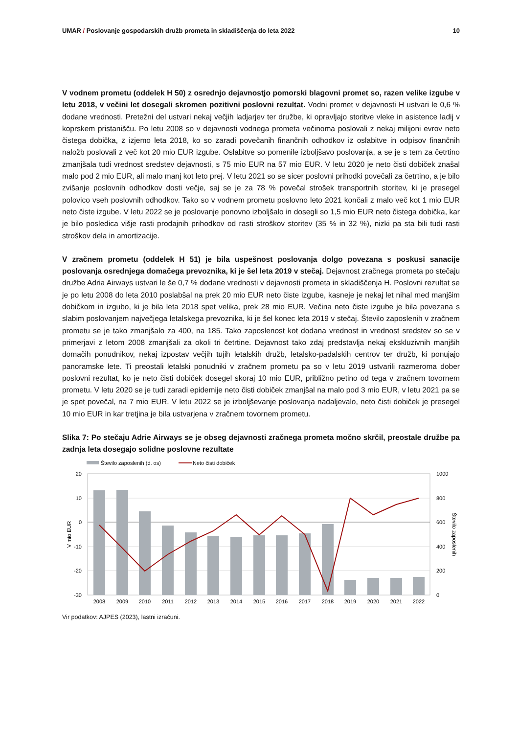UMAR / Poslovanje gospodarskih družb prometa in skladiščenja do leta 2022
10
V vodnem prometu (oddelek H 50) z osrednjo dejavnostjo pomorski blagovni promet so, razen velike izgube v letu 2018, v večini let dosegali skromen pozitivni poslovni rezultat. Vodni promet v dejavnosti H ustvari le 0,6 % dodane vrednosti. Pretežni del ustvari nekaj večjih ladjarjev ter družbe, ki opravljajo storitve vleke in asistence ladij v koprskem pristanišču. Po letu 2008 so v dejavnosti vodnega prometa večinoma poslovali z nekaj milijoni evrov neto čistega dobička, z izjemo leta 2018, ko so zaradi povečanih finančnih odhodkov iz oslabitve in odpisov finančnih naložb poslovali z več kot 20 mio EUR izgube. Oslabitve so pomenile izboljšavo poslovanja, a se je s tem za četrtino zmanjšala tudi vrednost sredstev dejavnosti, s 75 mio EUR na 57 mio EUR. V letu 2020 je neto čisti dobiček znašal malo pod 2 mio EUR, ali malo manj kot leto prej. V letu 2021 so se sicer poslovni prihodki povečali za četrtino, a je bilo zvišanje poslovnih odhodkov dosti večje, saj se je za 78 % povečal strošek transportnih storitev, ki je presegel polovico vseh poslovnih odhodkov. Tako so v vodnem prometu poslovno leto 2021 končali z malo več kot 1 mio EUR neto čiste izgube. V letu 2022 se je poslovanje ponovno izboljšalo in dosegli so 1,5 mio EUR neto čistega dobička, kar je bilo posledica višje rasti prodajnih prihodkov od rasti stroškov storitev (35 % in 32 %), nizki pa sta bili tudi rasti stroškov dela in amortizacije.
V zračnem prometu (oddelek H 51) je bila uspešnost poslovanja dolgo povezana s poskusi sanacije poslovanja osrednjega domačega prevoznika, ki je šel leta 2019 v stečaj. Dejavnost zračnega prometa po stečaju družbe Adria Airways ustvari le še 0,7 % dodane vrednosti v dejavnosti prometa in skladiščenja H. Poslovni rezultat se je po letu 2008 do leta 2010 poslabšal na prek 20 mio EUR neto čiste izgube, kasneje je nekaj let nihal med manjšim dobičkom in izgubo, ki je bila leta 2018 spet velika, prek 28 mio EUR. Večina neto čiste izgube je bila povezana s slabim poslovanjem največjega letalskega prevoznika, ki je šel konec leta 2019 v stečaj. Število zaposlenih v zračnem prometu se je tako zmanjšalo za 400, na 185. Tako zaposlenost kot dodana vrednost in vrednost sredstev so se v primerjavi z letom 2008 zmanjšali za okoli tri četrtine. Dejavnost tako zdaj predstavlja nekaj ekskluzivnih manjših domačih ponudnikov, nekaj izpostav večjih tujih letalskih družb, letalsko-padalskih centrov ter družb, ki ponujajo panoramske lete. Ti preostali letalski ponudniki v zračnem prometu pa so v letu 2019 ustvarili razmeroma dober poslovni rezultat, ko je neto čisti dobiček dosegel skoraj 10 mio EUR, približno petino od tega v zračnem tovornem prometu. V letu 2020 se je tudi zaradi epidemije neto čisti dobiček zmanjšal na malo pod 3 mio EUR, v letu 2021 pa se je spet povečal, na 7 mio EUR. V letu 2022 se je izboljševanje poslovanja nadaljevalo, neto čisti dobiček je presegel 10 mio EUR in kar tretjina je bila ustvarjena v zračnem tovornem prometu.
Slika 7: Po stečaju Adrie Airways se je obseg dejavnosti zračnega prometa močno skrčil, preostale družbe pa zadnja leta dosegajo solidne poslovne rezultate
Število zaposlenih (d. os)
Neto čisti dobiček
20
10
0
-10
-20
-30
1000
800
600
400
200
0
V mio EUR
Število zaposlenih
2008
2009
2010
2011
2012
2013
2014
2015
2016
2017
2018
2019
2020
2021
2022
Vir podatkov: AJPES (2023), lastni izračuni.